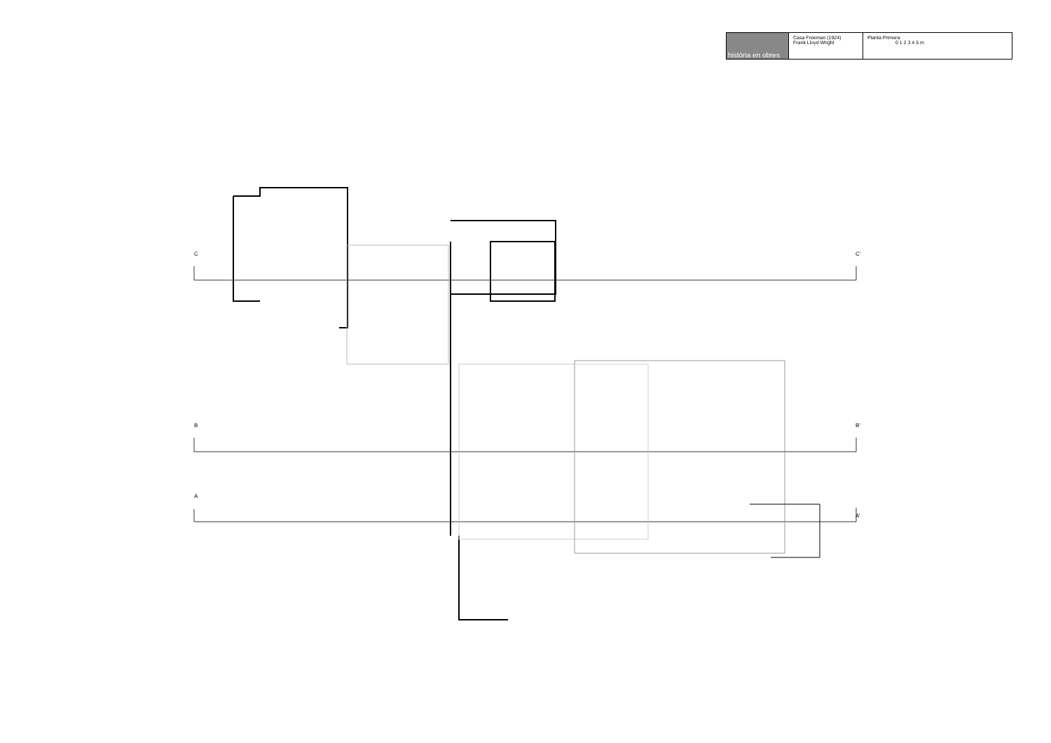| història en obres | Casa Freeman (1924) Frank Lloyd Wright | Planta Primera 0 1 2 3 4 5 m |
C C’
B B’
A
A’